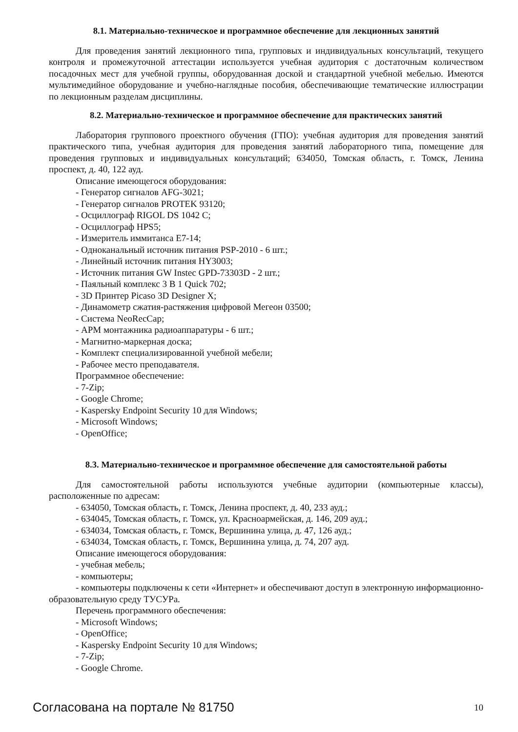8.1. Материально-техническое и программное обеспечение для лекционных занятий
Для проведения занятий лекционного типа, групповых и индивидуальных консультаций, текущего контроля и промежуточной аттестации используется учебная аудитория с достаточным количеством посадочных мест для учебной группы, оборудованная доской и стандартной учебной мебелью. Имеются мультимедийное оборудование и учебно-наглядные пособия, обеспечивающие тематические иллюстрации по лекционным разделам дисциплины.
8.2. Материально-техническое и программное обеспечение для практических занятий
Лаборатория группового проектного обучения (ГПО): учебная аудитория для проведения занятий практического типа, учебная аудитория для проведения занятий лабораторного типа, помещение для проведения групповых и индивидуальных консультаций; 634050, Томская область, г. Томск, Ленина проспект, д. 40, 122 ауд.
Описание имеющегося оборудования:
- Генератор сигналов AFG-3021;
- Генератор сигналов PROTEK 93120;
- Осциллограф RIGOL DS 1042 C;
- Осциллограф HPS5;
- Измеритель иммитанса Е7-14;
- Одноканальный источник питания PSP-2010 - 6 шт.;
- Линейный источник питания HY3003;
- Источник питания GW Instec GPD-73303D - 2 шт.;
- Паяльный комплекс 3 В 1 Quick 702;
- 3D Принтер Picaso 3D Designer X;
- Динамометр сжатия-растяжения цифровой Мегеон 03500;
- Система NeoRecCap;
- АРМ монтажника радиоаппаратуры - 6 шт.;
- Магнитно-маркерная доска;
- Комплект специализированной учебной мебели;
- Рабочее место преподавателя.
Программное обеспечение:
- 7-Zip;
- Google Chrome;
- Kaspersky Endpoint Security 10 для Windows;
- Microsoft Windows;
- OpenOffice;
8.3. Материально-техническое и программное обеспечение для самостоятельной работы
Для самостоятельной работы используются учебные аудитории (компьютерные классы), расположенные по адресам:
- 634050, Томская область, г. Томск, Ленина проспект, д. 40, 233 ауд.;
- 634045, Томская область, г. Томск, ул. Красноармейская, д. 146, 209 ауд.;
- 634034, Томская область, г. Томск, Вершинина улица, д. 47, 126 ауд.;
- 634034, Томская область, г. Томск, Вершинина улица, д. 74, 207 ауд.
Описание имеющегося оборудования:
- учебная мебель;
- компьютеры;
- компьютеры подключены к сети «Интернет» и обеспечивают доступ в электронную информационно-образовательную среду ТУСУРа.
Перечень программного обеспечения:
- Microsoft Windows;
- OpenOffice;
- Kaspersky Endpoint Security 10 для Windows;
- 7-Zip;
- Google Chrome.
Согласована на портале № 81750 10